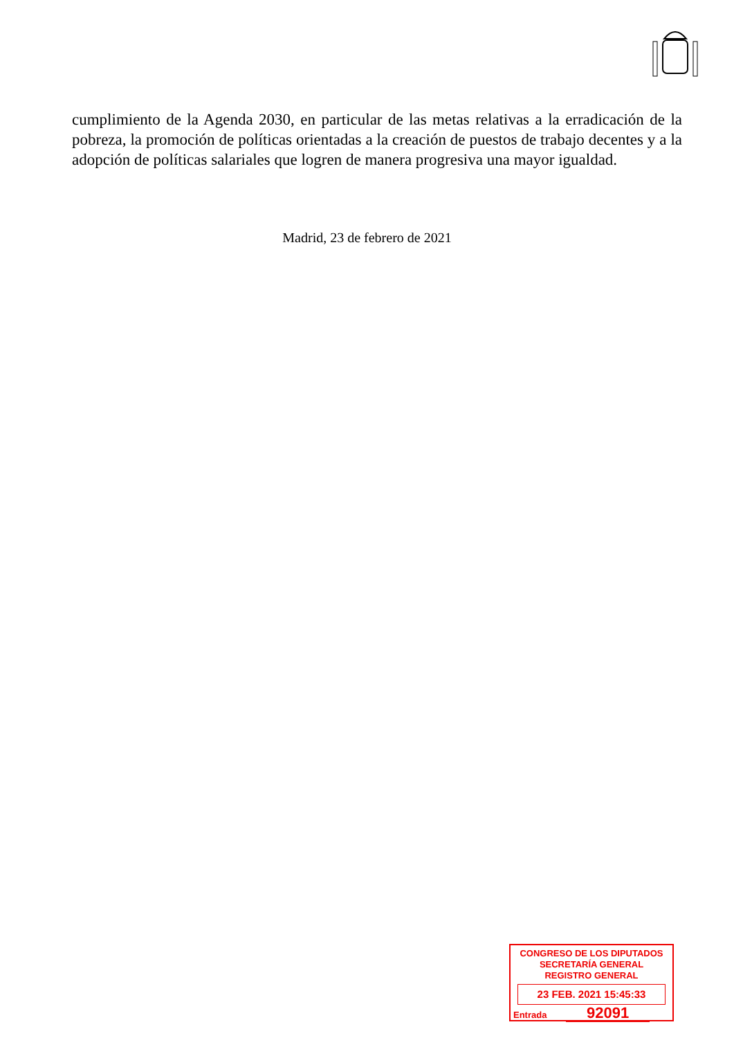cumplimiento de la Agenda 2030, en particular de las metas relativas a la erradicación de la pobreza, la promoción de políticas orientadas a la creación de puestos de trabajo decentes y a la adopción de políticas salariales que logren de manera progresiva una mayor igualdad.
Madrid, 23 de febrero de 2021
CONGRESO DE LOS DIPUTADOS
SECRETARÍA GENERAL
REGISTRO GENERAL
23 FEB. 2021 15:45:33
Entrada 92091